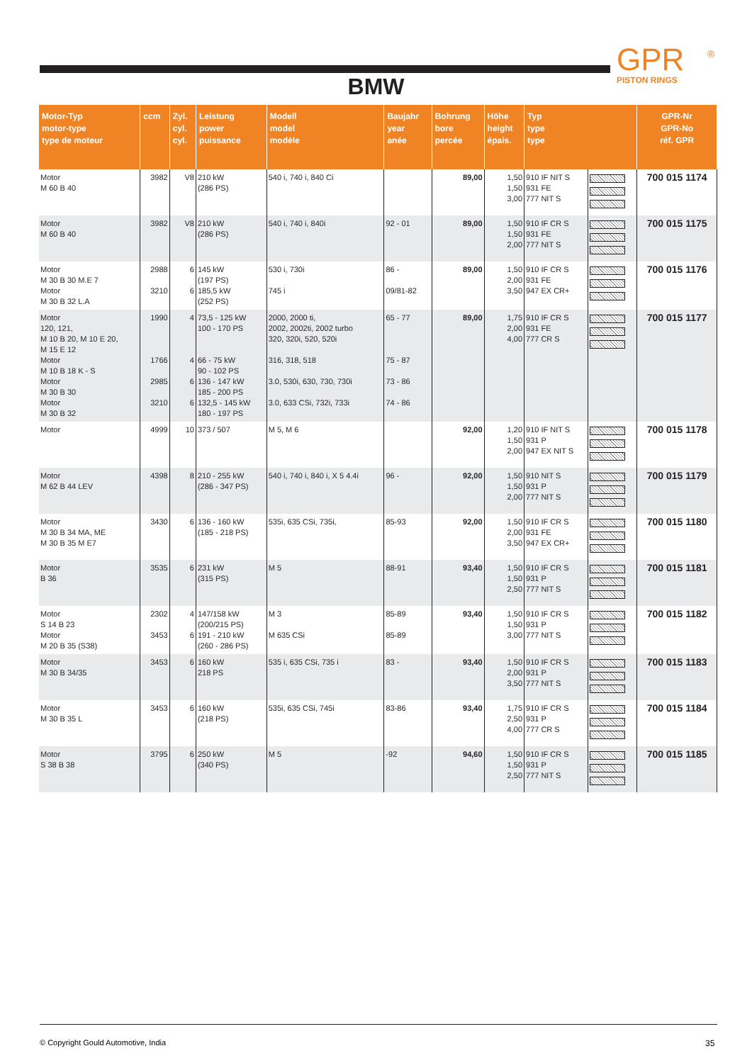GPR
PISTON RINGS
®
BMW
| Motor-Typ motor-type type de moteur | ccm | Zyl. cyl. cyl. | Leistung power puissance | Modell model modèle | Baujahr year anée | Bohrung bore percée | Höhe height épais. | Typ type type | | GPR-Nr GPR-No réf. GPR |
| --- | --- | --- | --- | --- | --- | --- | --- | --- | --- | --- |
| Motor M 60 B 40 | 3982 | V8 | 210 kW (286 PS) | 540 i, 740 i, 840 Ci | | 89,00 | 1,50 1,50 3,00 | 910 IF NIT S 931 FE 777 NIT S | | 700 015 1174 |
| Motor M 60 B 40 | 3982 | V8 | 210 kW (286 PS) | 540 i, 740 i, 840i | 92 - 01 | 89,00 | 1,50 1,50 2,00 | 910 IF CR S 931 FE 777 NIT S | | 700 015 1175 |
| Motor M 30 B 30 M.E 7 Motor M 30 B 32 L.A | 2988 3210 | 6 6 | 145 kW (197 PS) 185,5 kW (252 PS) | 530 i, 730i 745 i | 86 - 09/81-82 | 89,00 | 1,50 2,00 3,50 | 910 IF CR S 931 FE 947 EX CR+ | | 700 015 1176 |
| Motor 120, 121, M 10 B 20, M 10 E 20, M 15 E 12 Motor M 10 B 18 K - S Motor M 30 B 30 Motor M 30 B 32 | 1990 1766 2985 3210 | 4 4 6 6 | 73,5 - 125 kW 100 - 170 PS 66 - 75 kW 90 - 102 PS 136 - 147 kW 185 - 200 PS 132,5 - 145 kW 180 - 197 PS | 2000, 2000 ti, 2002, 2002ti, 2002 turbo 320, 320i, 520, 520i 316, 318, 518 3.0, 530i, 630, 730, 730i 3.0, 633 CSi, 732i, 733i | 65 - 77 75 - 87 73 - 86 74 - 86 | 89,00 | 1,75 2,00 4,00 | 910 IF CR S 931 FE 777 CR S | | 700 015 1177 |
| Motor | 4999 | 10 | 373 / 507 | M 5, M 6 | | 92,00 | 1,20 1,50 2,00 | 910 IF NIT S 931 P 947 EX NIT S | | 700 015 1178 |
| Motor M 62 B 44 LEV | 4398 | 8 | 210 - 255 kW (286 - 347 PS) | 540 i, 740 i, 840 i, X 5 4.4i | 96 - | 92,00 | 1,50 1,50 2,00 | 910 NIT S 931 P 777 NIT S | | 700 015 1179 |
| Motor M 30 B 34 MA, ME M 30 B 35 M E7 | 3430 | 6 | 136 - 160 kW (185 - 218 PS) | 535i, 635 CSi, 735i, | 85-93 | 92,00 | 1,50 2,00 3,50 | 910 IF CR S 931 FE 947 EX CR+ | | 700 015 1180 |
| Motor B 36 | 3535 | 6 | 231 kW (315 PS) | M 5 | 88-91 | 93,40 | 1,50 1,50 2,50 | 910 IF CR S 931 P 777 NIT S | | 700 015 1181 |
| Motor S 14 B 23 Motor M 20 B 35 (S38) | 2302 3453 | 4 6 | 147/158 kW (200/215 PS) 191 - 210 kW (260 - 286 PS) | M 3 M 635 CSi | 85-89 85-89 | 93,40 | 1,50 1,50 3,00 | 910 IF CR S 931 P 777 NIT S | | 700 015 1182 |
| Motor M 30 B 34/35 | 3453 | 6 | 160 kW 218 PS | 535 i, 635 CSi, 735 i | 83 - | 93,40 | 1,50 2,00 3,50 | 910 IF CR S 931 P 777 NIT S | | 700 015 1183 |
| Motor M 30 B 35 L | 3453 | 6 | 160 kW (218 PS) | 535i, 635 CSi, 745i | 83-86 | 93,40 | 1,75 2,50 4,00 | 910 IF CR S 931 P 777 CR S | | 700 015 1184 |
| Motor S 38 B 38 | 3795 | 6 | 250 kW (340 PS) | M 5 | -92 | 94,60 | 1,50 1,50 2,50 | 910 IF CR S 931 P 777 NIT S | | 700 015 1185 |
© Copyright Gould Automotive, India
35